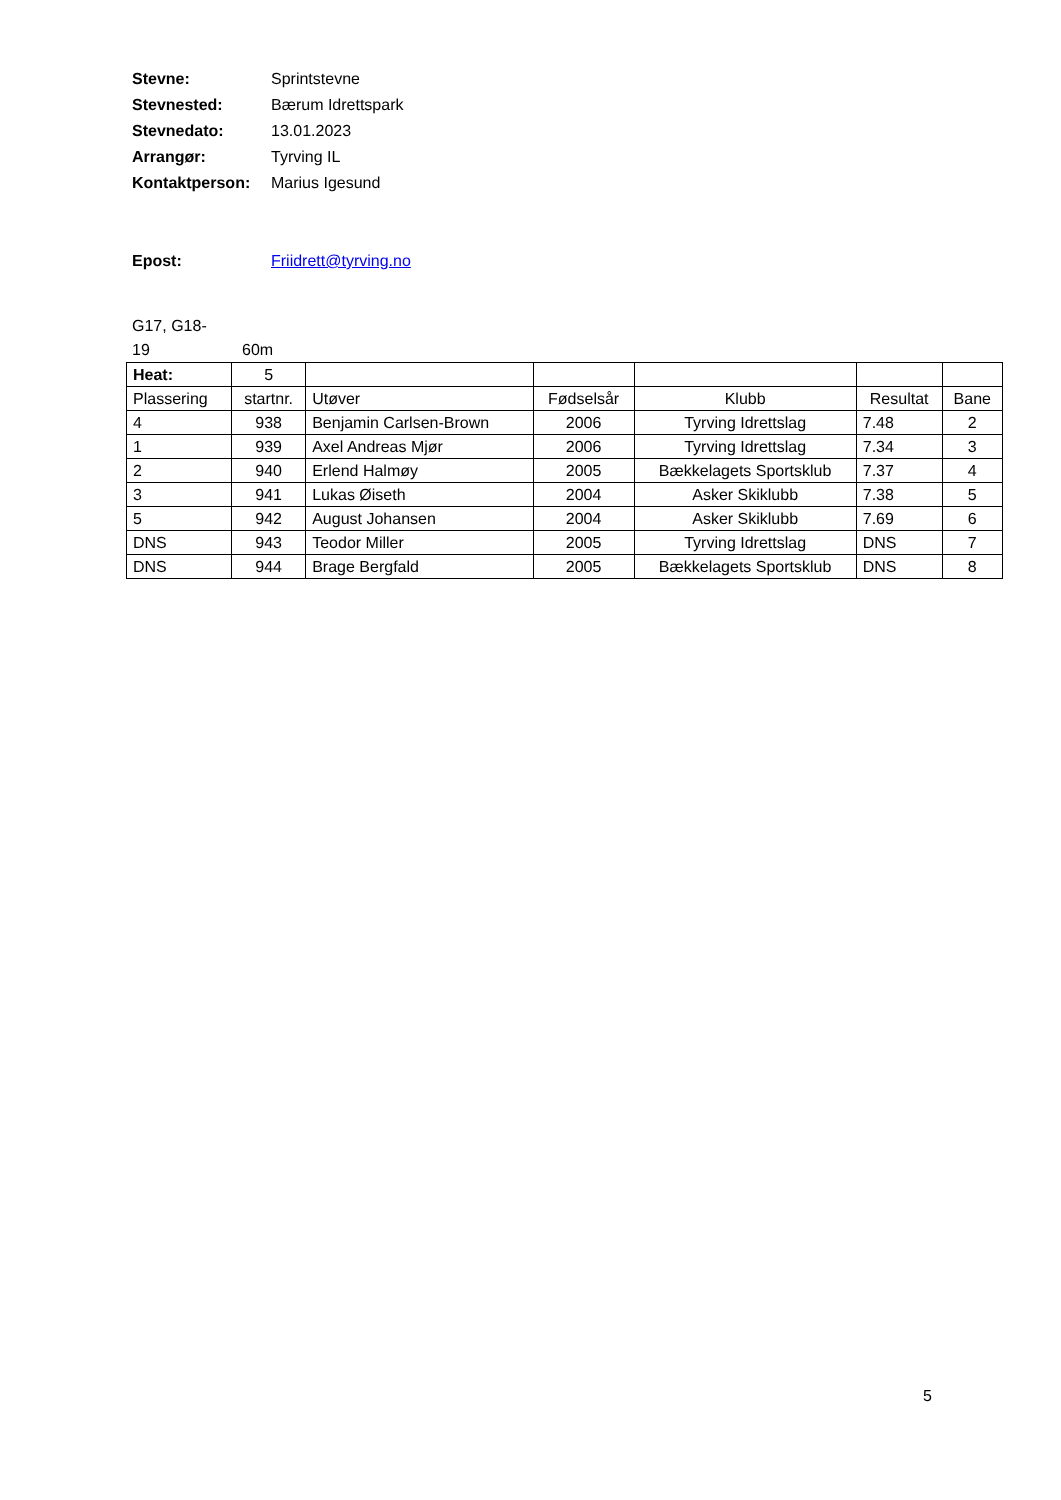Stevne: Sprintstevne
Stevnested: Bærum Idrettspark
Stevnedato: 13.01.2023
Arrangør: Tyrving IL
Kontaktperson: Marius Igesund
Epost: Friidrett@tyrving.no
G17, G18-
19 60m
| Heat: | 5 | | | | | |
| Plassering | startnr. | Utøver | Fødselsår | Klubb | Resultat | Bane |
| 4 | 938 | Benjamin Carlsen-Brown | 2006 | Tyrving Idrettslag | 7.48 | 2 |
| 1 | 939 | Axel Andreas Mjør | 2006 | Tyrving Idrettslag | 7.34 | 3 |
| 2 | 940 | Erlend Halmøy | 2005 | Bækkelagets Sportsklub | 7.37 | 4 |
| 3 | 941 | Lukas Øiseth | 2004 | Asker Skiklubb | 7.38 | 5 |
| 5 | 942 | August Johansen | 2004 | Asker Skiklubb | 7.69 | 6 |
| DNS | 943 | Teodor Miller | 2005 | Tyrving Idrettslag | DNS | 7 |
| DNS | 944 | Brage Bergfald | 2005 | Bækkelagets Sportsklub | DNS | 8 |
5